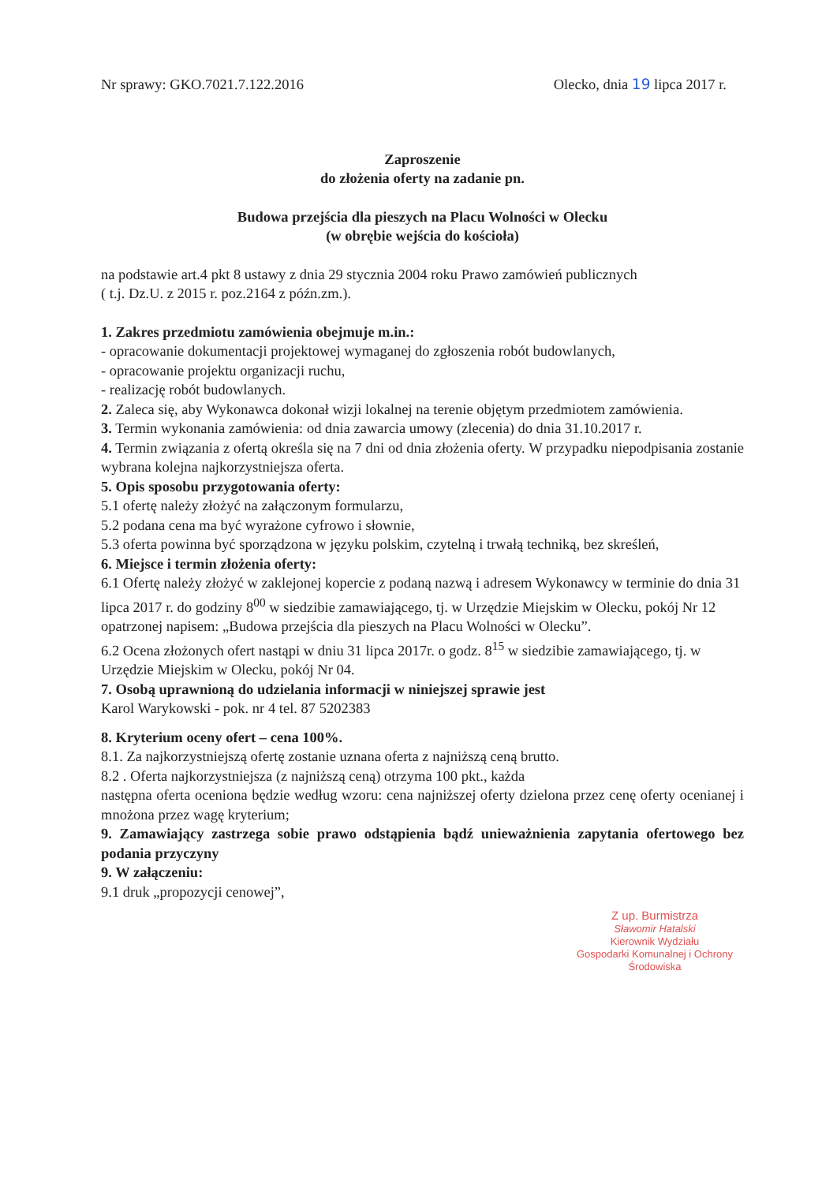Nr sprawy: GKO.7021.7.122.2016 Olecko, dnia 19 lipca 2017 r.
Zaproszenie
do złożenia oferty na zadanie pn.
Budowa przejścia dla pieszych na Placu Wolności w Olecku
(w obrębie wejścia do kościoła)
na podstawie art.4 pkt 8 ustawy z dnia 29 stycznia 2004 roku Prawo zamówień publicznych
( t.j. Dz.U. z 2015 r. poz.2164 z późn.zm.).
1. Zakres przedmiotu zamówienia obejmuje m.in.:
- opracowanie dokumentacji projektowej wymaganej do zgłoszenia robót budowlanych,
- opracowanie projektu organizacji ruchu,
- realizację robót budowlanych.
2. Zaleca się, aby Wykonawca dokonał wizji lokalnej na terenie objętym przedmiotem zamówienia.
3. Termin wykonania zamówienia: od dnia zawarcia umowy (zlecenia) do dnia 31.10.2017 r.
4. Termin związania z ofertą określa się na 7 dni od dnia złożenia oferty. W przypadku niepodpisania zostanie wybrana kolejna najkorzystniejsza oferta.
5. Opis sposobu przygotowania oferty:
5.1 ofertę należy złożyć na załączonym formularzu,
5.2 podana cena ma być wyrażone cyfrowo i słownie,
5.3 oferta powinna być sporządzona w języku polskim, czytelną i trwałą techniką, bez skreśleń,
6. Miejsce i termin złożenia oferty:
6.1 Ofertę należy złożyć w zaklejonej kopercie z podaną nazwą i adresem Wykonawcy w terminie do dnia 31 lipca 2017 r. do godziny 8<sup>00</sup> w siedzibie zamawiającego, tj. w Urzędzie Miejskim w Olecku, pokój Nr 12 opatrzonej napisem: „Budowa przejścia dla pieszych na Placu Wolności w Olecku”.
6.2 Ocena złożonych ofert nastąpi w dniu 31 lipca 2017r. o godz. 8<sup>15</sup> w siedzibie zamawiającego, tj. w Urzędzie Miejskim w Olecku, pokój Nr 04.
7. Osobą uprawnioną do udzielania informacji w niniejszej sprawie jest
Karol Warykowski - pok. nr 4 tel. 87 5202383
8. Kryterium oceny ofert – cena 100%.
8.1. Za najkorzystniejszą ofertę zostanie uznana oferta z najniższą ceną brutto.
8.2 . Oferta najkorzystniejsza (z najniższą ceną) otrzyma 100 pkt., każda
następna oferta oceniona będzie według wzoru: cena najniższej oferty dzielona przez cenę oferty ocenianej i mnożona przez wagę kryterium;
9. Zamawiający zastrzega sobie prawo odstąpienia bądź unieważnienia zapytania ofertowego bez podania przyczyny
9. W załączeniu:
9.1 druk „propozycji cenowej”,
Z up. Burmistrza
Sławomir Hatalski
Kierownik Wydziału
Gospodarki Komunalnej i Ochrony
Środowiska